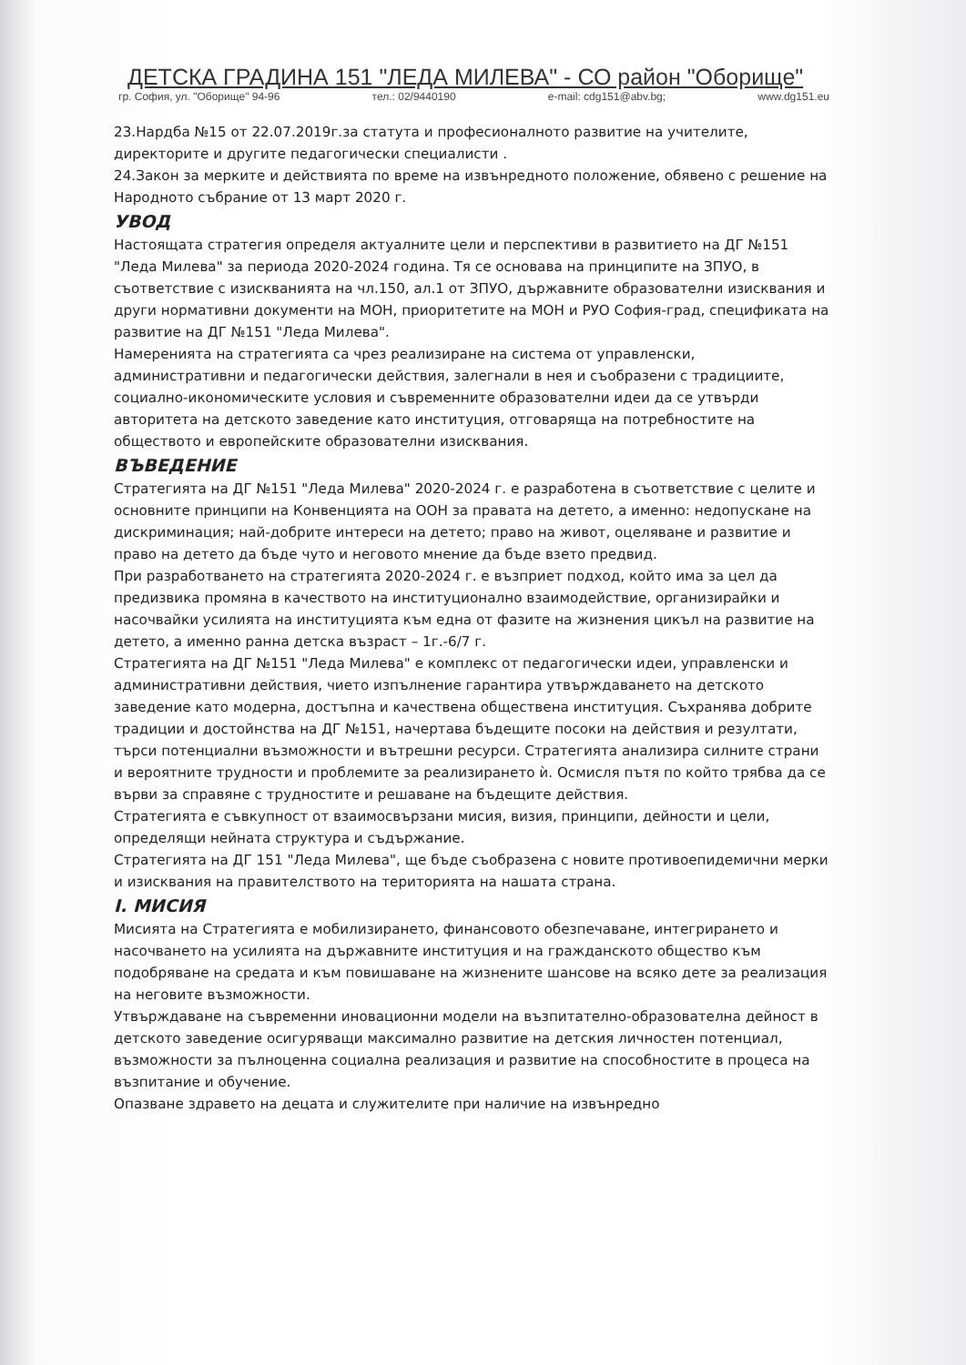ДЕТСКА ГРАДИНА 151 "ЛЕДА МИЛЕВА" - СО район "Оборище"
гр. София, ул. "Оборище" 94-96 тел.: 02/9440190 e-mail: cdg151@abv.bg; www.dg151.eu
23.Нардба №15 от 22.07.2019г.за статута и професионалното развитие на учителите, директорите и другите педагогически специалисти .
24.Закон за мерките и действията по време на извънредното положение, обявено с решение на Народното събрание от 13 март 2020 г.
УВОД
Настоящата стратегия определя актуалните цели и перспективи в развитието на ДГ №151 "Леда Милева" за периода 2020-2024 година. Тя се основава на принципите на ЗПУО, в съответствие с изискванията на чл.150, ал.1 от ЗПУО, държавните образователни изисквания и други нормативни документи на МОН, приоритетите на МОН и РУО София-град, спецификата на развитие на ДГ №151 "Леда Милева".
Намеренията на стратегията са чрез реализиране на система от управленски, административни и педагогически действия, залегнали в нея и съобразени с традициите, социално-икономическите условия и съвременните образователни идеи да се утвърди авторитета на детското заведение като институция, отговаряща на потребностите на обществото и европейските образователни изисквания.
ВЪВЕДЕНИЕ
Стратегията на ДГ №151 "Леда Милева" 2020-2024 г. е разработена в съответствие с целите и основните принципи на Конвенцията на ООН за правата на детето, а именно: недопускане на дискриминация; най-добрите интереси на детето; право на живот, оцеляване и развитие и право на детето да бъде чуто и неговото мнение да бъде взето предвид.
При разработването на стратегията 2020-2024 г. е възприет подход, който има за цел да предизвика промяна в качеството на институционално взаимодействие, организирайки и насочвайки усилията на институцията към една от фазите на жизнения цикъл на развитие на детето, а именно ранна детска възраст – 1г.-6/7 г.
Стратегията на ДГ №151 "Леда Милева" е комплекс от педагогически идеи, управленски и административни действия, чието изпълнение гарантира утвърждаването на детското заведение като модерна, достъпна и качествена обществена институция. Съхранява добрите традиции и достойнства на ДГ №151, начертава бъдещите посоки на действия и резултати, търси потенциални възможности и вътрешни ресурси. Стратегията анализира силните страни и вероятните трудности и проблемите за реализирането ѝ. Осмисля пътя по който трябва да се върви за справяне с трудностите и решаване на бъдещите действия.
Стратегията е съвкупност от взаимосвързани мисия, визия, принципи, дейности и цели, определящи нейната структура и съдържание.
Стратегията на ДГ 151 "Леда Милева", ще бъде съобразена с новите противоепидемични мерки и изисквания на правителството на територията на нашата страна.
I. МИСИЯ
Мисията на Стратегията е мобилизирането, финансовото обезпечаване, интегрирането и насочването на усилията на държавните институция и на гражданското общество към подобряване на средата и към повишаване на жизнените шансове на всяко дете за реализация на неговите възможности.
Утвърждаване на съвременни иновационни модели на възпитателно-образователна дейност в детското заведение осигуряващи максимално развитие на детския личностен потенциал, възможности за пълноценна социална реализация и развитие на способностите в процеса на възпитание и обучение.
Опазване здравето на децата и служителите при наличие на извънредно